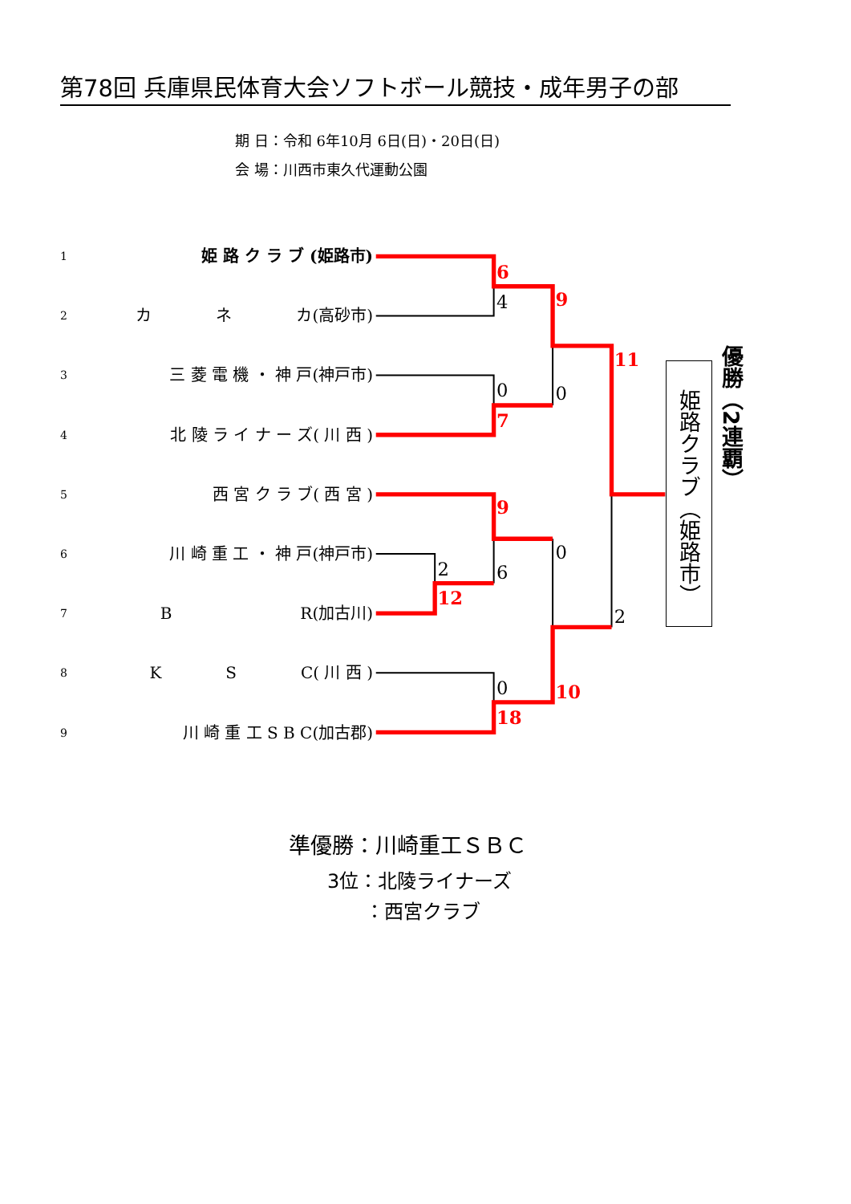第78回 兵庫県民体育大会ソフトボール競技・成年男子の部
期 日：令和 6年10月 6日(日)・20日(日)
会 場：川西市東久代運動公園
1 姫 路 ク ラ ブ (姫路市)
2 カ　　　　ネ　　　　カ(高砂市)
3 三 菱 電 機 ・ 神 戸(神戸市)
4 北 陵 ラ イ ナ ー ズ( 川 西 )
5 西 宮 ク ラ ブ( 西 宮 )
6 川 崎 重 工 ・ 神 戸(神戸市)
7 B　　　　　　　　R(加古川)
8 K　　　　S　　　　C( 川 西 )
9 川 崎 重 工 S B C(加古郡)
6
9
11
7
9
12
10
18
4
0
0
0
2
6
2
0
姫路クラブ（姫路市）
優勝（2連覇）
準優勝：川崎重工ＳＢＣ
3位：北陵ライナーズ
：西宮クラブ